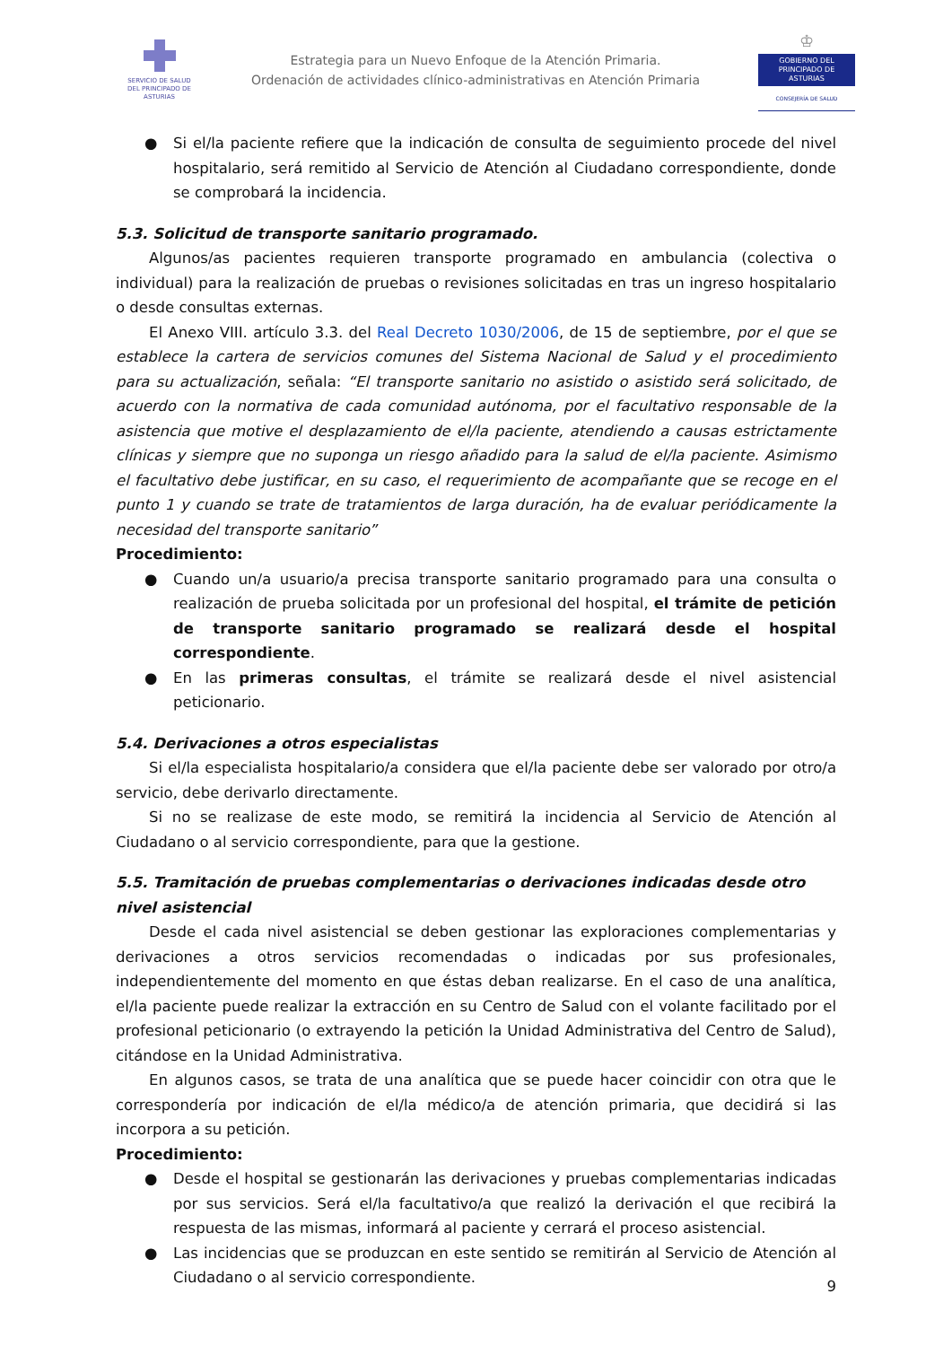SERVICIO DE SALUD
DEL PRINCIPADO DE ASTURIAS
Estrategia para un Nuevo Enfoque de la Atención Primaria.
Ordenación de actividades clínico-administrativas en Atención Primaria
♔
GOBIERNO DEL
PRINCIPADO DE ASTURIAS
CONSEJERÍA DE SALUD
● Si el/la paciente refiere que la indicación de consulta de seguimiento procede del nivel hospitalario, será remitido al Servicio de Atención al Ciudadano correspondiente, donde se comprobará la incidencia.
5.3. Solicitud de transporte sanitario programado.
Algunos/as pacientes requieren transporte programado en ambulancia (colectiva o individual) para la realización de pruebas o revisiones solicitadas en tras un ingreso hospitalario o desde consultas externas.
El Anexo VIII. artículo 3.3. del Real Decreto 1030/2006, de 15 de septiembre, por el que se establece la cartera de servicios comunes del Sistema Nacional de Salud y el procedimiento para su actualización, señala: “El transporte sanitario no asistido o asistido será solicitado, de acuerdo con la normativa de cada comunidad autónoma, por el facultativo responsable de la asistencia que motive el desplazamiento de el/la paciente, atendiendo a causas estrictamente clínicas y siempre que no suponga un riesgo añadido para la salud de el/la paciente. Asimismo el facultativo debe justificar, en su caso, el requerimiento de acompañante que se recoge en el punto 1 y cuando se trate de tratamientos de larga duración, ha de evaluar periódicamente la necesidad del transporte sanitario”
Procedimiento:
● Cuando un/a usuario/a precisa transporte sanitario programado para una consulta o realización de prueba solicitada por un profesional del hospital, el trámite de petición de transporte sanitario programado se realizará desde el hospital correspondiente.
● En las primeras consultas, el trámite se realizará desde el nivel asistencial peticionario.
5.4. Derivaciones a otros especialistas
Si el/la especialista hospitalario/a considera que el/la paciente debe ser valorado por otro/a servicio, debe derivarlo directamente.
Si no se realizase de este modo, se remitirá la incidencia al Servicio de Atención al Ciudadano o al servicio correspondiente, para que la gestione.
5.5. Tramitación de pruebas complementarias o derivaciones indicadas desde otro nivel asistencial
Desde el cada nivel asistencial se deben gestionar las exploraciones complementarias y derivaciones a otros servicios recomendadas o indicadas por sus profesionales, independientemente del momento en que éstas deban realizarse. En el caso de una analítica, el/la paciente puede realizar la extracción en su Centro de Salud con el volante facilitado por el profesional peticionario (o extrayendo la petición la Unidad Administrativa del Centro de Salud), citándose en la Unidad Administrativa.
En algunos casos, se trata de una analítica que se puede hacer coincidir con otra que le correspondería por indicación de el/la médico/a de atención primaria, que decidirá si las incorpora a su petición.
Procedimiento:
● Desde el hospital se gestionarán las derivaciones y pruebas complementarias indicadas por sus servicios. Será el/la facultativo/a que realizó la derivación el que recibirá la respuesta de las mismas, informará al paciente y cerrará el proceso asistencial.
● Las incidencias que se produzcan en este sentido se remitirán al Servicio de Atención al Ciudadano o al servicio correspondiente.
9